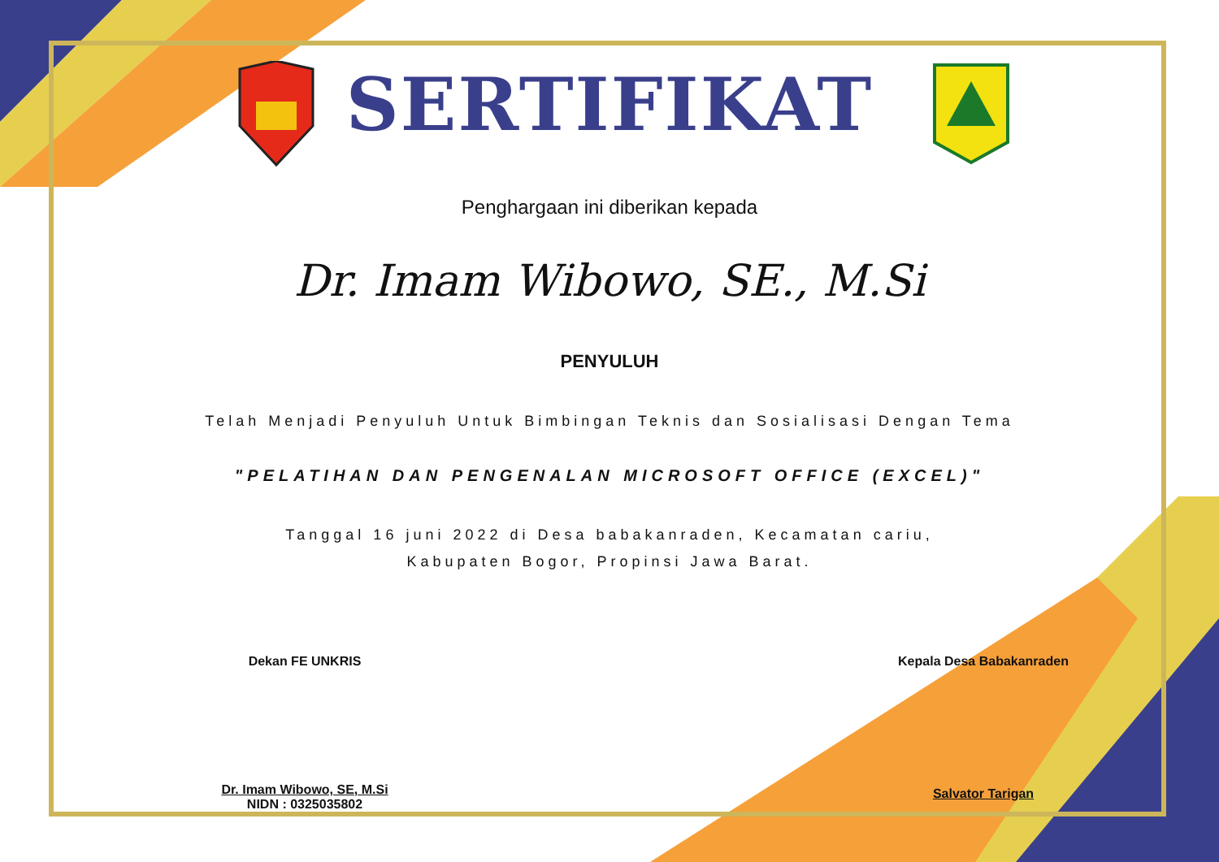SERTIFIKAT
Penghargaan ini diberikan kepada
Dr. Imam Wibowo, SE., M.Si
PENYULUH
Telah Menjadi Penyuluh Untuk Bimbingan Teknis dan Sosialisasi Dengan Tema
"PELATIHAN DAN PENGENALAN MICROSOFT OFFICE (EXCEL)"
Tanggal 16 juni 2022 di Desa babakanraden, Kecamatan cariu,
Kabupaten Bogor, Propinsi Jawa Barat.
Dekan FE UNKRIS
Dr. Imam Wibowo, SE, M.Si
NIDN : 0325035802
Kepala Desa Babakanraden
Salvator Tarigan